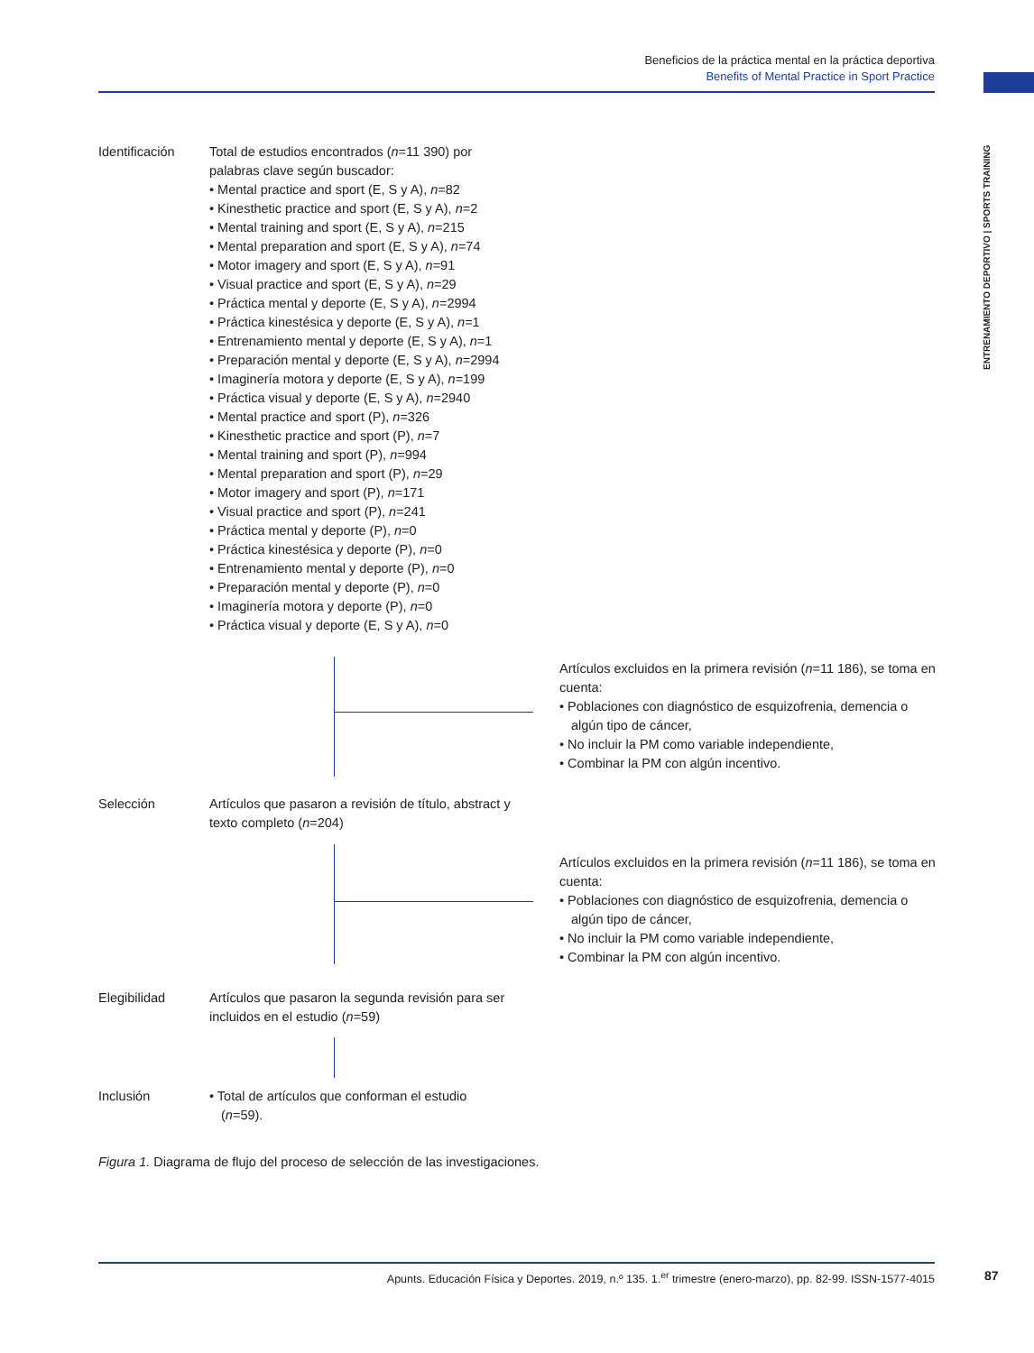Beneficios de la práctica mental en la práctica deportiva
Benefits of Mental Practice in Sport Practice
ENTRENAMIENTO DEPORTIVO | SPORTS TRAINING
Identificación Total de estudios encontrados (n=11 390) por
palabras clave según buscador:
• Mental practice and sport (E, S y A), n=82
• Kinesthetic practice and sport (E, S y A), n=2
• Mental training and sport (E, S y A), n=215
• Mental preparation and sport (E, S y A), n=74
• Motor imagery and sport (E, S y A), n=91
• Visual practice and sport (E, S y A), n=29
• Práctica mental y deporte (E, S y A), n=2994
• Práctica kinestésica y deporte (E, S y A), n=1
• Entrenamiento mental y deporte (E, S y A), n=1
• Preparación mental y deporte (E, S y A), n=2994
• Imaginería motora y deporte (E, S y A), n=199
• Práctica visual y deporte (E, S y A), n=2940
• Mental practice and sport (P), n=326
• Kinesthetic practice and sport (P), n=7
• Mental training and sport (P), n=994
• Mental preparation and sport (P), n=29
• Motor imagery and sport (P), n=171
• Visual practice and sport (P), n=241
• Práctica mental y deporte (P), n=0
• Práctica kinestésica y deporte (P), n=0
• Entrenamiento mental y deporte (P), n=0
• Preparación mental y deporte (P), n=0
• Imaginería motora y deporte (P), n=0
• Práctica visual y deporte (E, S y A), n=0
Artículos excluidos en la primera revisión (n=11 186), se toma en cuenta:
• Poblaciones con diagnóstico de esquizofrenia, demencia o algún tipo de cáncer,
• No incluir la PM como variable independiente,
• Combinar la PM con algún incentivo.
Selección Artículos que pasaron a revisión de título, abstract y
texto completo (n=204)
Artículos excluidos en la primera revisión (n=11 186), se toma en cuenta:
• Poblaciones con diagnóstico de esquizofrenia, demencia o algún tipo de cáncer,
• No incluir la PM como variable independiente,
• Combinar la PM con algún incentivo.
Elegibilidad Artículos que pasaron la segunda revisión para ser
incluidos en el estudio (n=59)
Inclusión • Total de artículos que conforman el estudio
(n=59).
Figura 1. Diagrama de flujo del proceso de selección de las investigaciones.
Apunts. Educación Física y Deportes. 2019, n.º 135. 1.<sup>er</sup> trimestre (enero-marzo), pp. 82-99. ISSN-1577-4015
87